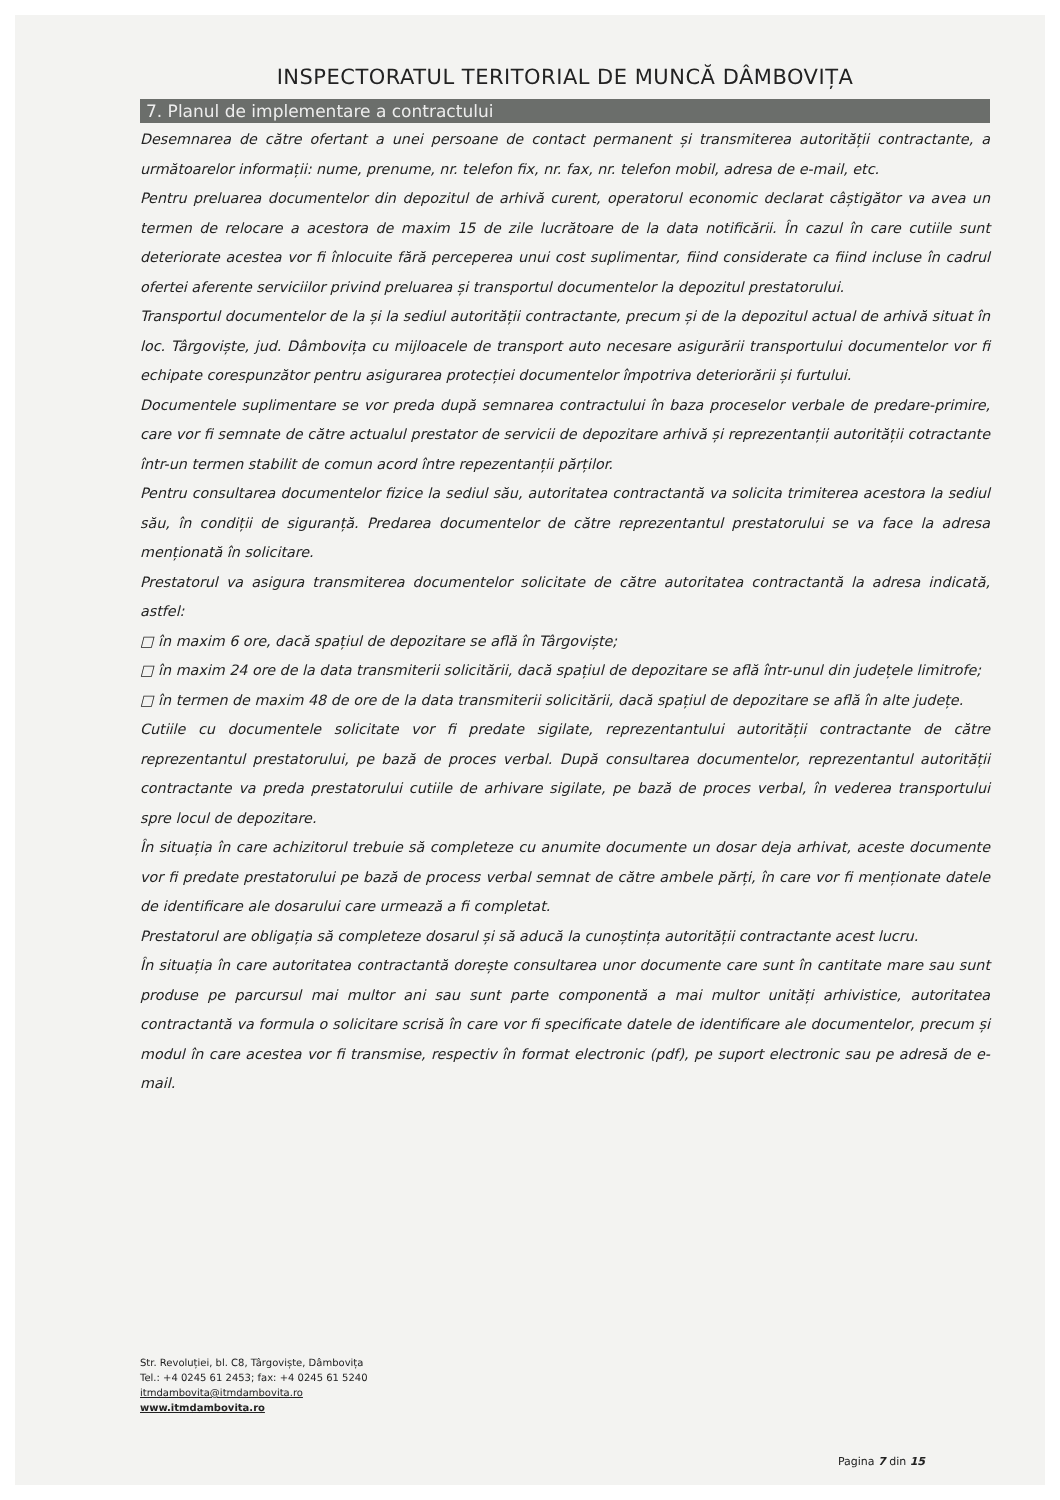INSPECTORATUL TERITORIAL DE MUNCĂ DÂMBOVIȚA
7. Planul de implementare a contractului
Desemnarea de către ofertant a unei persoane de contact permanent și transmiterea autorității contractante, a următoarelor informații: nume, prenume, nr. telefon fix, nr. fax, nr. telefon mobil, adresa de e-mail, etc.
Pentru preluarea documentelor din depozitul de arhivă curent, operatorul economic declarat câștigător va avea un termen de relocare a acestora de maxim 15 de zile lucrătoare de la data notificării. În cazul în care cutiile sunt deteriorate acestea vor fi înlocuite fără perceperea unui cost suplimentar, fiind considerate ca fiind incluse în cadrul ofertei aferente serviciilor privind preluarea și transportul documentelor la depozitul prestatorului.
Transportul documentelor de la și la sediul autorității contractante, precum și de la depozitul actual de arhivă situat în loc. Târgoviște, jud. Dâmbovița cu mijloacele de transport auto necesare asigurării transportului documentelor vor fi echipate corespunzător pentru asigurarea protecției documentelor împotriva deteriorării și furtului.
Documentele suplimentare se vor preda după semnarea contractului în baza proceselor verbale de predare-primire, care vor fi semnate de către actualul prestator de servicii de depozitare arhivă și reprezentanții autorității cotractante într-un termen stabilit de comun acord între repezentanții părților.
Pentru consultarea documentelor fizice la sediul său, autoritatea contractantă va solicita trimiterea acestora la sediul său, în condiții de siguranță. Predarea documentelor de către reprezentantul prestatorului se va face la adresa menționată în solicitare.
Prestatorul va asigura transmiterea documentelor solicitate de către autoritatea contractantă la adresa indicată, astfel:
□ în maxim 6 ore, dacă spațiul de depozitare se află în Târgoviște;
□ în maxim 24 ore de la data transmiterii solicitării, dacă spațiul de depozitare se află într-unul din județele limitrofe;
□ în termen de maxim 48 de ore de la data transmiterii solicitării, dacă spațiul de depozitare se află în alte județe.
Cutiile cu documentele solicitate vor fi predate sigilate, reprezentantului autorității contractante de către reprezentantul prestatorului, pe bază de proces verbal. După consultarea documentelor, reprezentantul autorității contractante va preda prestatorului cutiile de arhivare sigilate, pe bază de proces verbal, în vederea transportului spre locul de depozitare.
În situația în care achizitorul trebuie să completeze cu anumite documente un dosar deja arhivat, aceste documente vor fi predate prestatorului pe bază de process verbal semnat de către ambele părți, în care vor fi menționate datele de identificare ale dosarului care urmează a fi completat.
Prestatorul are obligația să completeze dosarul și să aducă la cunoștința autorității contractante acest lucru.
În situația în care autoritatea contractantă dorește consultarea unor documente care sunt în cantitate mare sau sunt produse pe parcursul mai multor ani sau sunt parte componentă a mai multor unități arhivistice, autoritatea contractantă va formula o solicitare scrisă în care vor fi specificate datele de identificare ale documentelor, precum și modul în care acestea vor fi transmise, respectiv în format electronic (pdf), pe suport electronic sau pe adresă de e-mail.
Str. Revoluției, bl. C8, Târgoviște, Dâmbovița
Tel.: +4 0245 61 2453; fax: +4 0245 61 5240
itmdambovita@itmdambovita.ro
www.itmdambovita.ro
Pagina 7 din 15